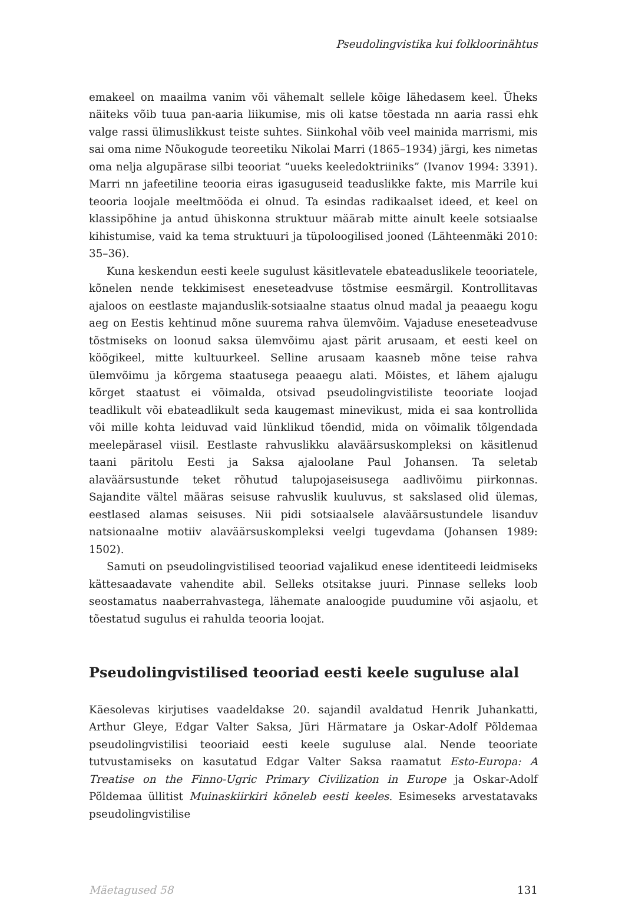Pseudolingvistika kui folkloorinähtus
emakeel on maailma vanim või vähemalt sellele kõige lähedasem keel. Üheks näiteks võib tuua pan-aaria liikumise, mis oli katse tõestada nn aaria rassi ehk valge rassi ülimuslikkust teiste suhtes. Siinkohal võib veel mainida marrismi, mis sai oma nime Nõukogude teoreetiku Nikolai Marri (1865–1934) järgi, kes nimetas oma nelja algupärase silbi teooriat “uueks keeledoktriiniks” (Ivanov 1994: 3391). Marri nn jafeetiline teooria eiras igasuguseid teaduslikke fakte, mis Marrile kui teooria loojale meeltmööda ei olnud. Ta esindas radikaalset ideed, et keel on klassipõhine ja antud ühiskonna struktuur määrab mitte ainult keele sotsiaalse kihistumise, vaid ka tema struktuuri ja tüpoloogilised jooned (Lähteenmäki 2010: 35–36).
Kuna keskendun eesti keele sugulust käsitlevatele ebateaduslikele teooriatele, kõnelen nende tekkimisest eneseteadvuse tõstmise eesmärgil. Kontrollitavas ajaloos on eestlaste majanduslik-sotsiaalne staatus olnud madal ja peaaegu kogu aeg on Eestis kehtinud mõne suurema rahva ülemvõim. Vajaduse eneseteadvuse tõstmiseks on loonud saksa ülemvõimu ajast pärit arusaam, et eesti keel on köögikeel, mitte kultuurkeel. Selline arusaam kaasneb mõne teise rahva ülemvõimu ja kõrgema staatusega peaaegu alati. Mõistes, et lähem ajalugu kõrget staatust ei võimalda, otsivad pseudolingvistiliste teooriate loojad teadlikult või ebateadlikult seda kaugemast minevikust, mida ei saa kontrollida või mille kohta leiduvad vaid lünklikud tõendid, mida on võimalik tõlgendada meelepärasel viisil. Eestlaste rahvuslikku alaväärsuskompleksi on käsitlenud taani päritolu Eesti ja Saksa ajaloolane Paul Johansen. Ta seletab alaväärsustunde teket rõhutud talupojaseisusega aadlivõimu piirkonnas. Sajandite vältel määras seisuse rahvuslik kuuluvus, st sakslased olid ülemas, eestlased alamas seisuses. Nii pidi sotsiaalsele alaväärsustundele lisanduv natsionaalne motiiv alaväärsuskompleksi veelgi tugevdama (Johansen 1989: 1502).
Samuti on pseudolingvistilised teooriad vajalikud enese identiteedi leidmiseks kättesaadavate vahendite abil. Selleks otsitakse juuri. Pinnase selleks loob seostamatus naaberrahvastega, lähemate analoogide puudumine või asjaolu, et tõestatud sugulus ei rahulda teooria loojat.
Pseudolingvistilised teooriad eesti keele suguluse alal
Käesolevas kirjutises vaadeldakse 20. sajandil avaldatud Henrik Juhankatti, Arthur Gleye, Edgar Valter Saksa, Jüri Härmatare ja Oskar-Adolf Põldemaa pseudolingvistilisi teooriaid eesti keele suguluse alal. Nende teooriate tutvustamiseks on kasutatud Edgar Valter Saksa raamatut Esto-Europa: A Treatise on the Finno-Ugric Primary Civilization in Europe ja Oskar-Adolf Põldemaa üllitist Muinaskiirkiri kõneleb eesti keeles. Esimeseks arvestatavaks pseudolingvistilise
Mäetagused 58 131